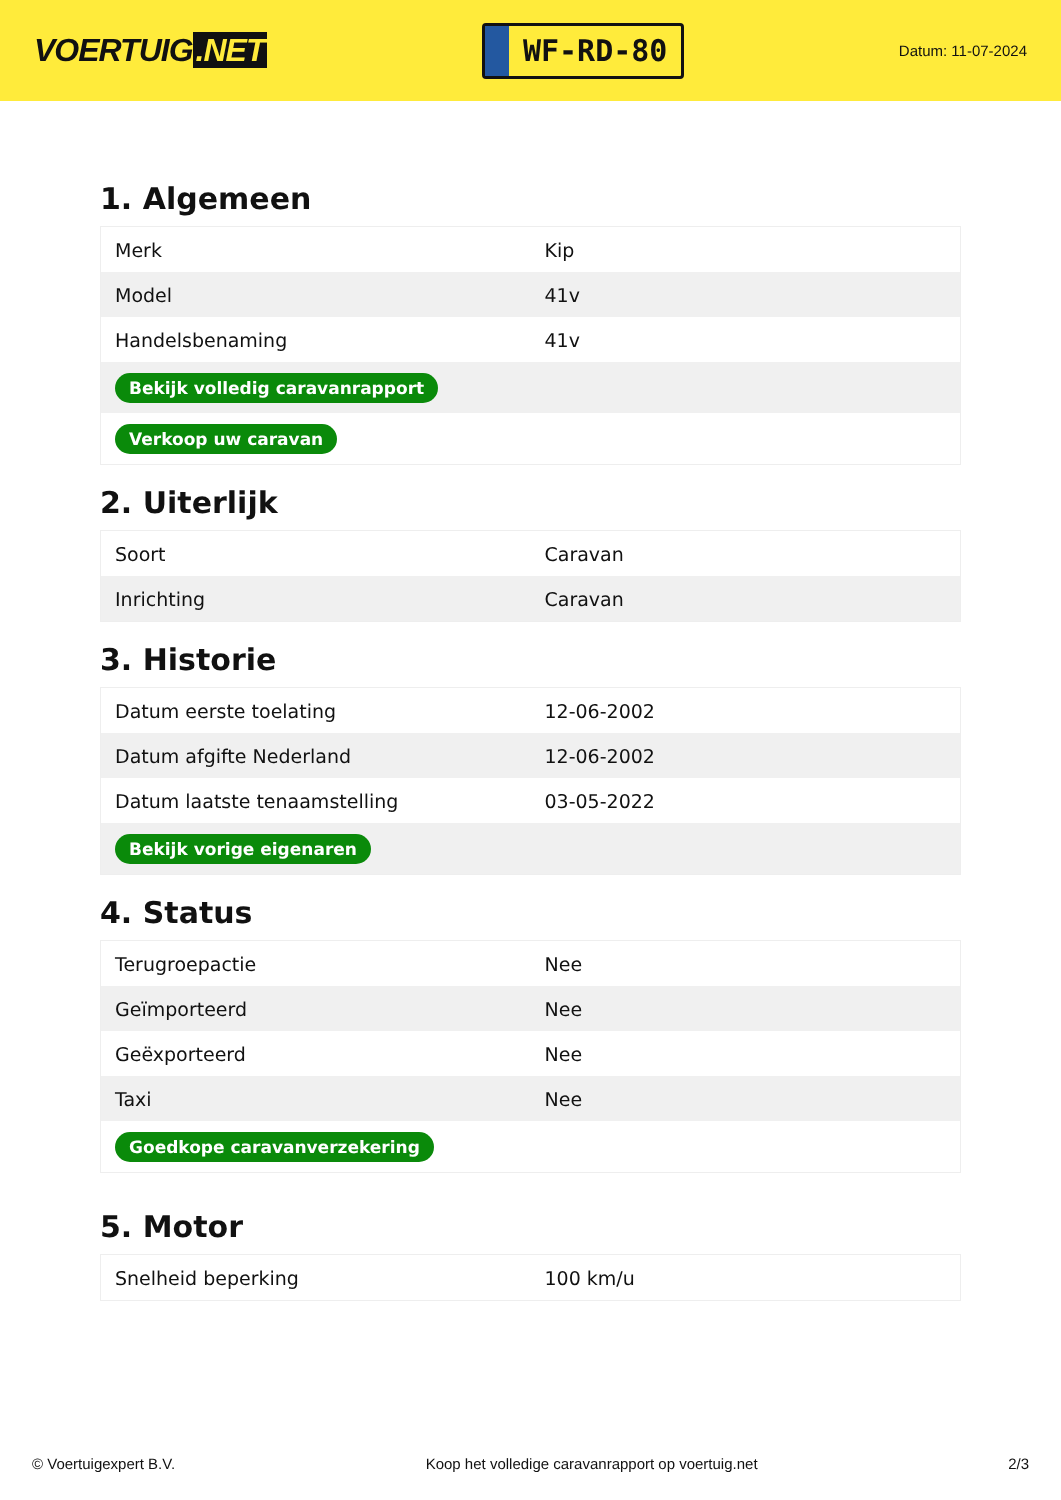VOERTUIG.NET
WF-RD-80
Datum: 11-07-2024
1. Algemeen
| Merk | Kip |
| Model | 41v |
| Handelsbenaming | 41v |
| Bekijk volledig caravanrapport | |
| Verkoop uw caravan | |
2. Uiterlijk
| Soort | Caravan |
| Inrichting | Caravan |
3. Historie
| Datum eerste toelating | 12-06-2002 |
| Datum afgifte Nederland | 12-06-2002 |
| Datum laatste tenaamstelling | 03-05-2022 |
| Bekijk vorige eigenaren | |
4. Status
| Terugroepactie | Nee |
| Geïmporteerd | Nee |
| Geëxporteerd | Nee |
| Taxi | Nee |
| Goedkope caravanverzekering | |
5. Motor
| Snelheid beperking | 100 km/u |
© Voertuigexpert B.V. Koop het volledige caravanrapport op voertuig.net 2/3